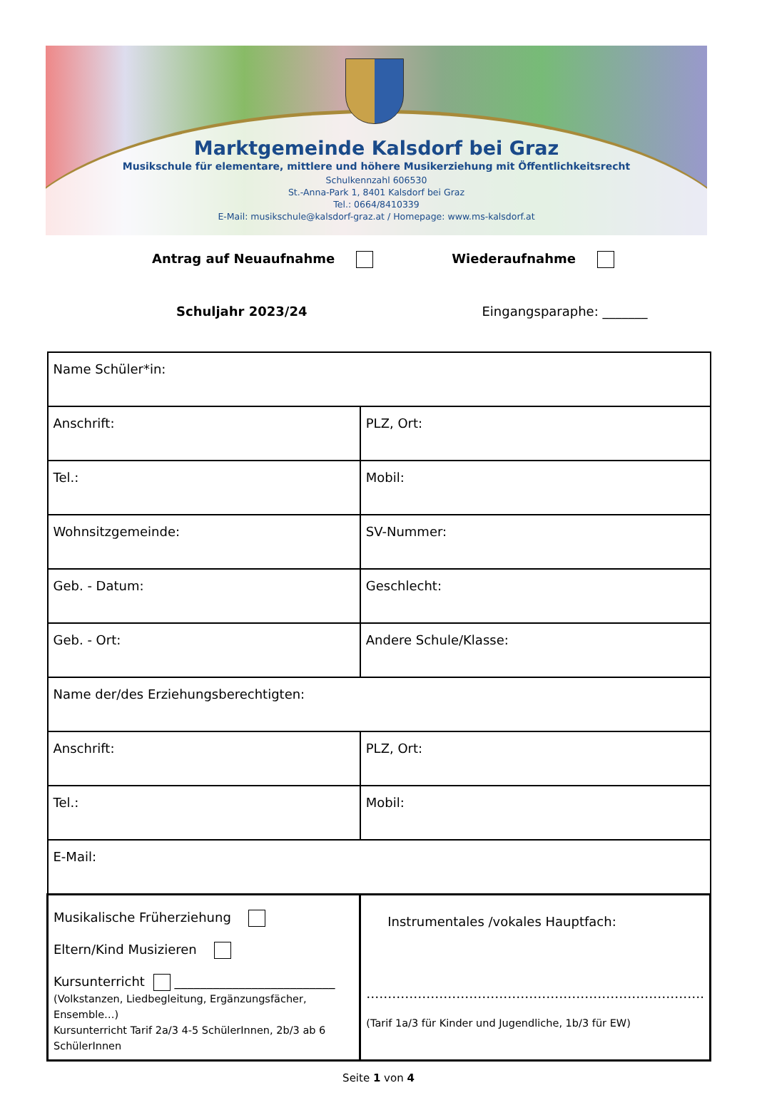Marktgemeinde Kalsdorf bei Graz
Musikschule für elementare, mittlere und höhere Musikerziehung mit Öffentlichkeitsrecht
Schulkennzahl 606530
St.-Anna-Park 1, 8401 Kalsdorf bei Graz
Tel.: 0664/8410339
E-Mail: musikschule@kalsdorf-graz.at / Homepage: www.ms-kalsdorf.at
Antrag auf Neuaufnahme Wiederaufnahme
Schuljahr 2023/24 Eingangsparaphe: _______
| Name Schüler*in: | |
| Anschrift: | PLZ, Ort: |
| Tel.: | Mobil: |
| Wohnsitzgemeinde: | SV-Nummer: |
| Geb. - Datum: | Geschlecht: |
| Geb. - Ort: | Andere Schule/Klasse: |
| Name der/des Erziehungsberechtigten: | |
| Anschrift: | PLZ, Ort: |
| Tel.: | Mobil: |
| E-Mail: | |
| Musikalische Früherziehung Eltern/Kind Musizieren Kursunterricht _________________________ (Volkstanzen, Liedbegleitung, Ergänzungsfächer, Ensemble…) Kursunterricht Tarif 2a/3 4-5 SchülerInnen, 2b/3 ab 6 SchülerInnen | Instrumentales /vokales Hauptfach: ……………………………………………………………………. (Tarif 1a/3 für Kinder und Jugendliche, 1b/3 für EW) |
Seite 1 von 4